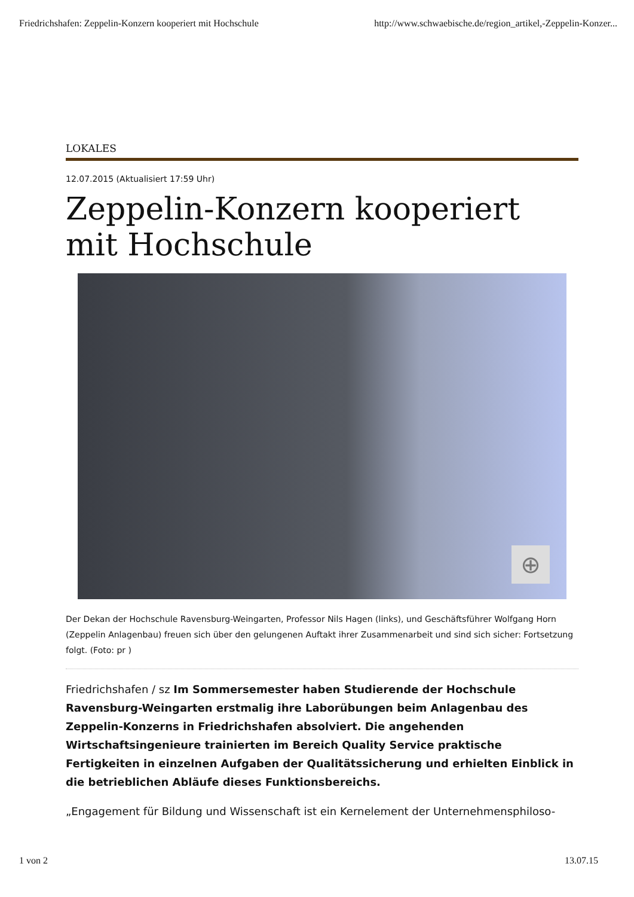Friedrichshafen: Zeppelin-Konzern kooperiert mit Hochschule http://www.schwaebische.de/region_artikel,-Zeppelin-Konzer...
LOKALES
12.07.2015 (Aktualisiert 17:59 Uhr)
Zeppelin-Konzern kooperiert mit Hochschule
⊕
Der Dekan der Hochschule Ravensburg-Weingarten, Professor Nils Hagen (links), und Geschäftsführer Wolfgang Horn (Zeppelin Anlagenbau) freuen sich über den gelungenen Auftakt ihrer Zusammenarbeit und sind sich sicher: Fortsetzung folgt. (Foto: pr )
Friedrichshafen / sz Im Sommersemester haben Studierende der Hochschule Ravensburg-Weingarten erstmalig ihre Laborübungen beim Anlagenbau des Zeppelin-Konzerns in Friedrichshafen absolviert. Die angehenden Wirtschaftsingenieure trainierten im Bereich Quality Service praktische Fertigkeiten in einzelnen Aufgaben der Qualitätssicherung und erhielten Einblick in die betrieblichen Abläufe dieses Funktionsbereichs.
„Engagement für Bildung und Wissenschaft ist ein Kernelement der Unternehmensphiloso-
1 von 2 13.07.15